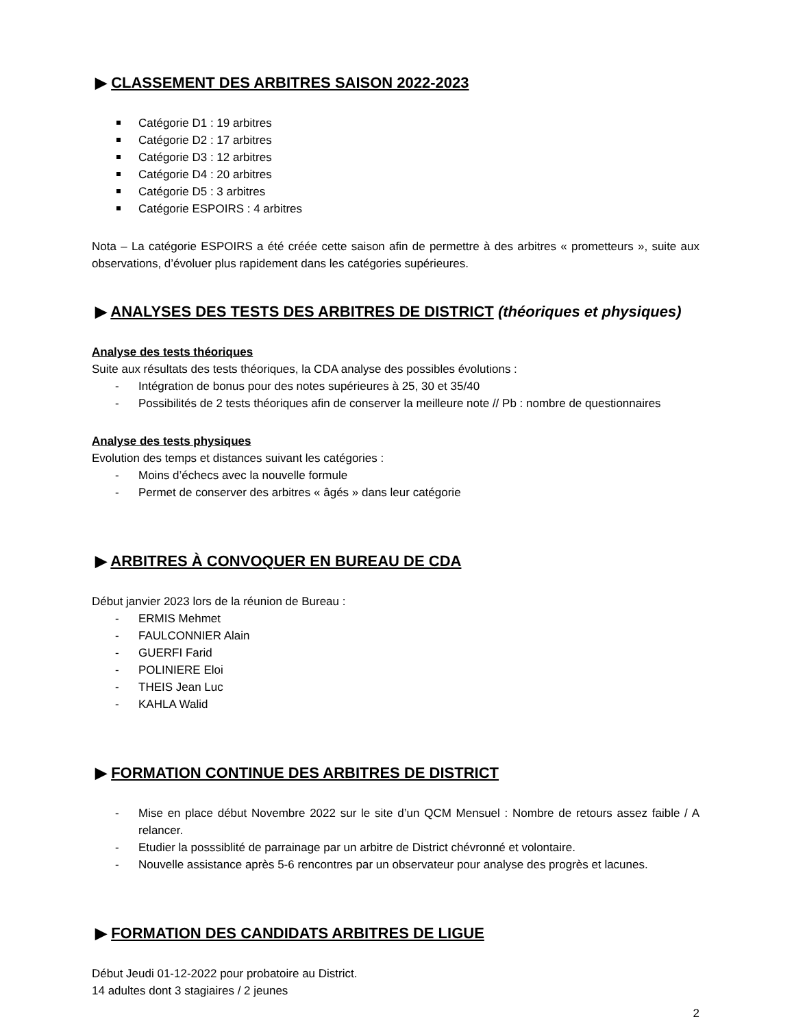▶ CLASSEMENT DES ARBITRES SAISON 2022-2023
Catégorie D1 : 19 arbitres
Catégorie D2 : 17 arbitres
Catégorie D3 : 12 arbitres
Catégorie D4 : 20 arbitres
Catégorie D5 : 3 arbitres
Catégorie ESPOIRS : 4 arbitres
Nota – La catégorie ESPOIRS a été créée cette saison afin de permettre à des arbitres « prometteurs », suite aux observations, d’évoluer plus rapidement dans les catégories supérieures.
▶ ANALYSES DES TESTS DES ARBITRES DE DISTRICT (théoriques et physiques)
Analyse des tests théoriques
Suite aux résultats des tests théoriques, la CDA analyse des possibles évolutions :
- Intégration de bonus pour des notes supérieures à 25, 30 et 35/40
- Possibilités de 2 tests théoriques afin de conserver la meilleure note // Pb : nombre de questionnaires
Analyse des tests physiques
Evolution des temps et distances suivant les catégories :
- Moins d’échecs avec la nouvelle formule
- Permet de conserver des arbitres « âgés » dans leur catégorie
▶ ARBITRES À CONVOQUER EN BUREAU DE CDA
Début janvier 2023 lors de la réunion de Bureau :
- ERMIS Mehmet
- FAULCONNIER Alain
- GUERFI Farid
- POLINIERE Eloi
- THEIS Jean Luc
- KAHLA Walid
▶ FORMATION CONTINUE DES ARBITRES DE DISTRICT
- Mise en place début Novembre 2022 sur le site d’un QCM Mensuel : Nombre de retours assez faible / A relancer.
- Etudier la posssiblité de parrainage par un arbitre de District chévronné et volontaire.
- Nouvelle assistance après 5-6 rencontres par un observateur pour analyse des progrès et lacunes.
▶ FORMATION DES CANDIDATS ARBITRES DE LIGUE
Début Jeudi 01-12-2022 pour probatoire au District.
14 adultes dont 3 stagiaires / 2 jeunes
2